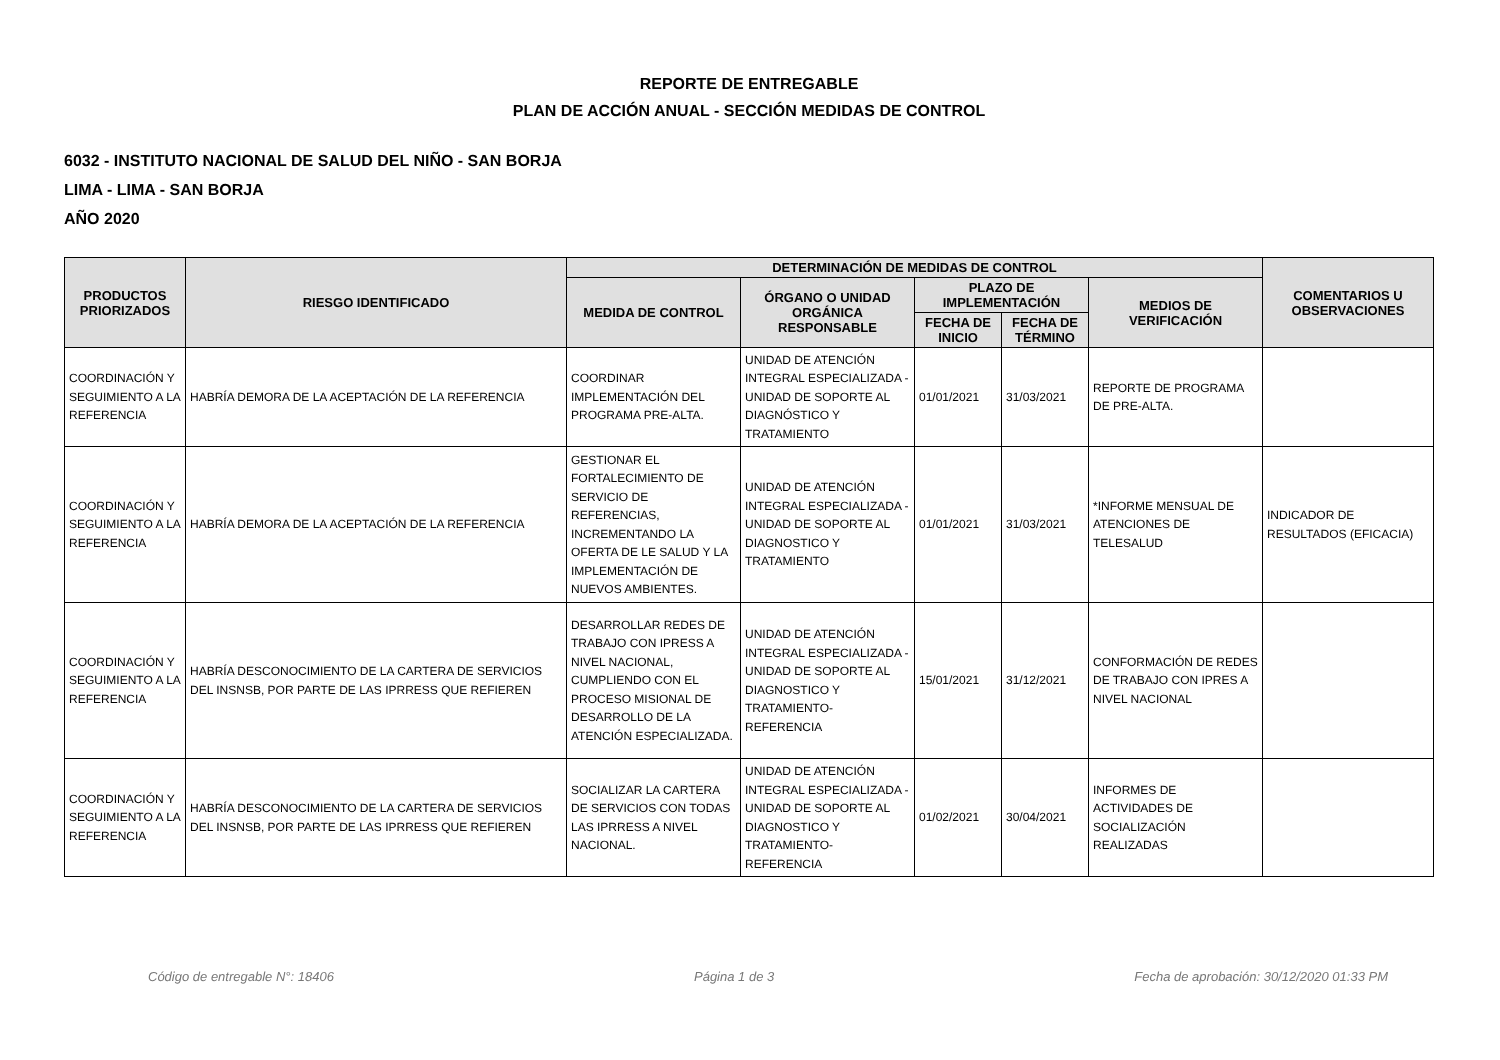REPORTE DE ENTREGABLE
PLAN DE ACCIÓN ANUAL - SECCIÓN MEDIDAS DE CONTROL
6032 - INSTITUTO NACIONAL DE SALUD DEL NIÑO - SAN BORJA
LIMA - LIMA - SAN BORJA
AÑO 2020
| PRODUCTOS PRIORIZADOS | RIESGO IDENTIFICADO | DETERMINACIÓN DE MEDIDAS DE CONTROL | | | | | COMENTARIOS U OBSERVACIONES |
| --- | --- | --- | --- | --- | --- | --- | --- |
| | | MEDIDA DE CONTROL | ÓRGANO O UNIDAD ORGÁNICA RESPONSABLE | PLAZO DE IMPLEMENTACIÓN | | MEDIOS DE VERIFICACIÓN | |
| | | | | FECHA DE INICIO | FECHA DE TÉRMINO | | |
| COORDINACIÓN Y SEGUIMIENTO A LA REFERENCIA | HABRÍA DEMORA DE LA ACEPTACIÓN DE LA REFERENCIA | COORDINAR IMPLEMENTACIÓN DEL PROGRAMA PRE-ALTA. | UNIDAD DE ATENCIÓN INTEGRAL ESPECIALIZADA - UNIDAD DE SOPORTE AL DIAGNÓSTICO Y TRATAMIENTO | 01/01/2021 | 31/03/2021 | REPORTE DE PROGRAMA DE PRE-ALTA. | |
| COORDINACIÓN Y SEGUIMIENTO A LA REFERENCIA | HABRÍA DEMORA DE LA ACEPTACIÓN DE LA REFERENCIA | GESTIONAR EL FORTALECIMIENTO DE SERVICIO DE REFERENCIAS, INCREMENTANDO LA OFERTA DE LE SALUD Y LA IMPLEMENTACIÓN DE NUEVOS AMBIENTES. | UNIDAD DE ATENCIÓN INTEGRAL ESPECIALIZADA - UNIDAD DE SOPORTE AL DIAGNOSTICO Y TRATAMIENTO | 01/01/2021 | 31/03/2021 | *INFORME MENSUAL DE ATENCIONES DE TELESALUD | INDICADOR DE RESULTADOS (EFICACIA) |
| COORDINACIÓN Y SEGUIMIENTO A LA REFERENCIA | HABRÍA DESCONOCIMIENTO DE LA CARTERA DE SERVICIOS DEL INSNSB, POR PARTE DE LAS IPRRESS QUE REFIEREN | DESARROLLAR REDES DE TRABAJO CON IPRESS A NIVEL NACIONAL, CUMPLIENDO CON EL PROCESO MISIONAL DE DESARROLLO DE LA ATENCIÓN ESPECIALIZADA. | UNIDAD DE ATENCIÓN INTEGRAL ESPECIALIZADA -UNIDAD DE SOPORTE AL DIAGNOSTICO Y TRATAMIENTO-REFERENCIA | 15/01/2021 | 31/12/2021 | CONFORMACIÓN DE REDES DE TRABAJO CON IPRES A NIVEL NACIONAL | |
| COORDINACIÓN Y SEGUIMIENTO A LA REFERENCIA | HABRÍA DESCONOCIMIENTO DE LA CARTERA DE SERVICIOS DEL INSNSB, POR PARTE DE LAS IPRRESS QUE REFIEREN | SOCIALIZAR LA CARTERA DE SERVICIOS CON TODAS LAS IPRRESS A NIVEL NACIONAL. | UNIDAD DE ATENCIÓN INTEGRAL ESPECIALIZADA -UNIDAD DE SOPORTE AL DIAGNOSTICO Y TRATAMIENTO-REFERENCIA | 01/02/2021 | 30/04/2021 | INFORMES DE ACTIVIDADES DE SOCIALIZACIÓN REALIZADAS | |
Código de entregable N°: 18406 Página 1 de 3 Fecha de aprobación: 30/12/2020 01:33 PM